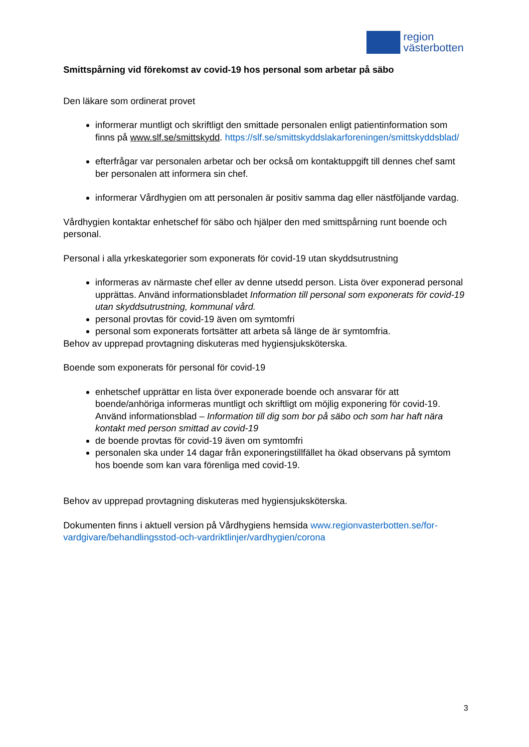region
västerbotten
Smittspårning vid förekomst av covid-19 hos personal som arbetar på säbo
Den läkare som ordinerat provet
informerar muntligt och skriftligt den smittade personalen enligt patientinformation som finns på www.slf.se/smittskydd. https://slf.se/smittskyddslakarforeningen/smittskyddsblad/
efterfrågar var personalen arbetar och ber också om kontaktuppgift till dennes chef samt ber personalen att informera sin chef.
informerar Vårdhygien om att personalen är positiv samma dag eller nästföljande vardag.
Vårdhygien kontaktar enhetschef för säbo och hjälper den med smittspårning runt boende och personal.
Personal i alla yrkeskategorier som exponerats för covid-19 utan skyddsutrustning
informeras av närmaste chef eller av denne utsedd person. Lista över exponerad personal upprättas. Använd informationsbladet Information till personal som exponerats för covid-19 utan skyddsutrustning, kommunal vård.
personal provtas för covid-19 även om symtomfri
personal som exponerats fortsätter att arbeta så länge de är symtomfria.
Behov av upprepad provtagning diskuteras med hygiensjuksköterska.
Boende som exponerats för personal för covid-19
enhetschef upprättar en lista över exponerade boende och ansvarar för att boende/anhöriga informeras muntligt och skriftligt om möjlig exponering för covid-19. Använd informationsblad – Information till dig som bor på säbo och som har haft nära kontakt med person smittad av covid-19
de boende provtas för covid-19 även om symtomfri
personalen ska under 14 dagar från exponeringstillfället ha ökad observans på symtom hos boende som kan vara förenliga med covid-19.
Behov av upprepad provtagning diskuteras med hygiensjuksköterska.
Dokumenten finns i aktuell version på Vårdhygiens hemsida www.regionvasterbotten.se/for-vardgivare/behandlingsstod-och-vardriktlinjer/vardhygien/corona
3